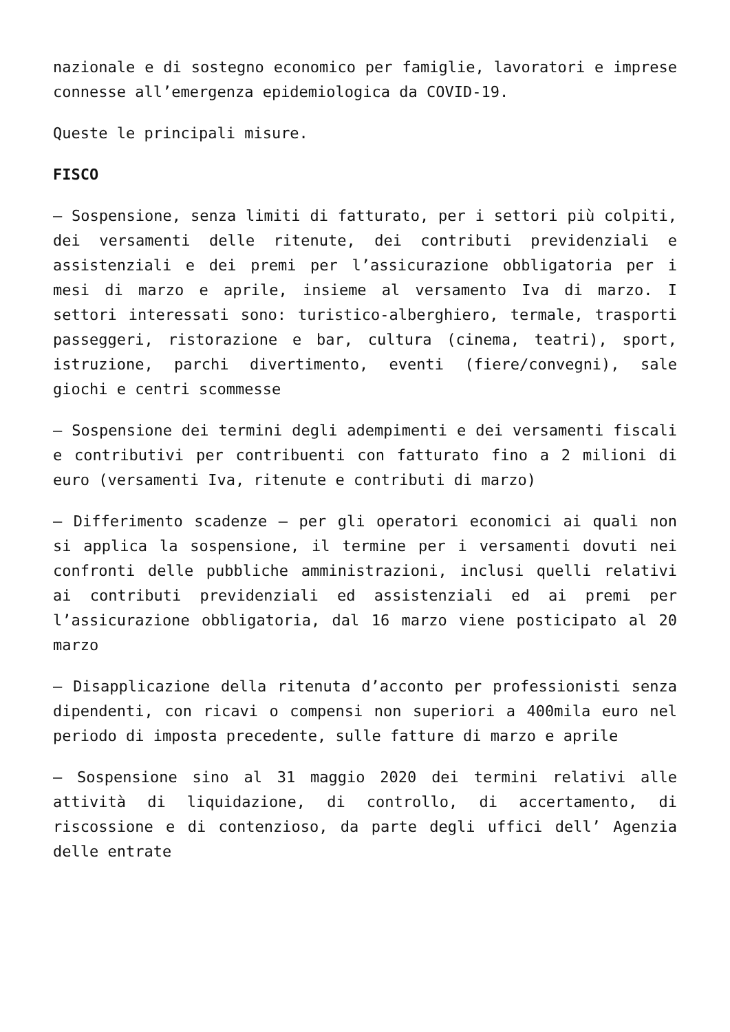nazionale e di sostegno economico per famiglie, lavoratori e imprese connesse all’emergenza epidemiologica da COVID-19.
Queste le principali misure.
FISCO
– Sospensione, senza limiti di fatturato, per i settori più colpiti, dei versamenti delle ritenute, dei contributi previdenziali e assistenziali e dei premi per l’assicurazione obbligatoria per i mesi di marzo e aprile, insieme al versamento Iva di marzo. I settori interessati sono: turistico-alberghiero, termale, trasporti passeggeri, ristorazione e bar, cultura (cinema, teatri), sport, istruzione, parchi divertimento, eventi (fiere/convegni), sale giochi e centri scommesse
– Sospensione dei termini degli adempimenti e dei versamenti fiscali e contributivi per contribuenti con fatturato fino a 2 milioni di euro (versamenti Iva, ritenute e contributi di marzo)
– Differimento scadenze – per gli operatori economici ai quali non si applica la sospensione, il termine per i versamenti dovuti nei confronti delle pubbliche amministrazioni, inclusi quelli relativi ai contributi previdenziali ed assistenziali ed ai premi per l’assicurazione obbligatoria, dal 16 marzo viene posticipato al 20 marzo
– Disapplicazione della ritenuta d’acconto per professionisti senza dipendenti, con ricavi o compensi non superiori a 400mila euro nel periodo di imposta precedente, sulle fatture di marzo e aprile
– Sospensione sino al 31 maggio 2020 dei termini relativi alle attività di liquidazione, di controllo, di accertamento, di riscossione e di contenzioso, da parte degli uffici dell’ Agenzia delle entrate